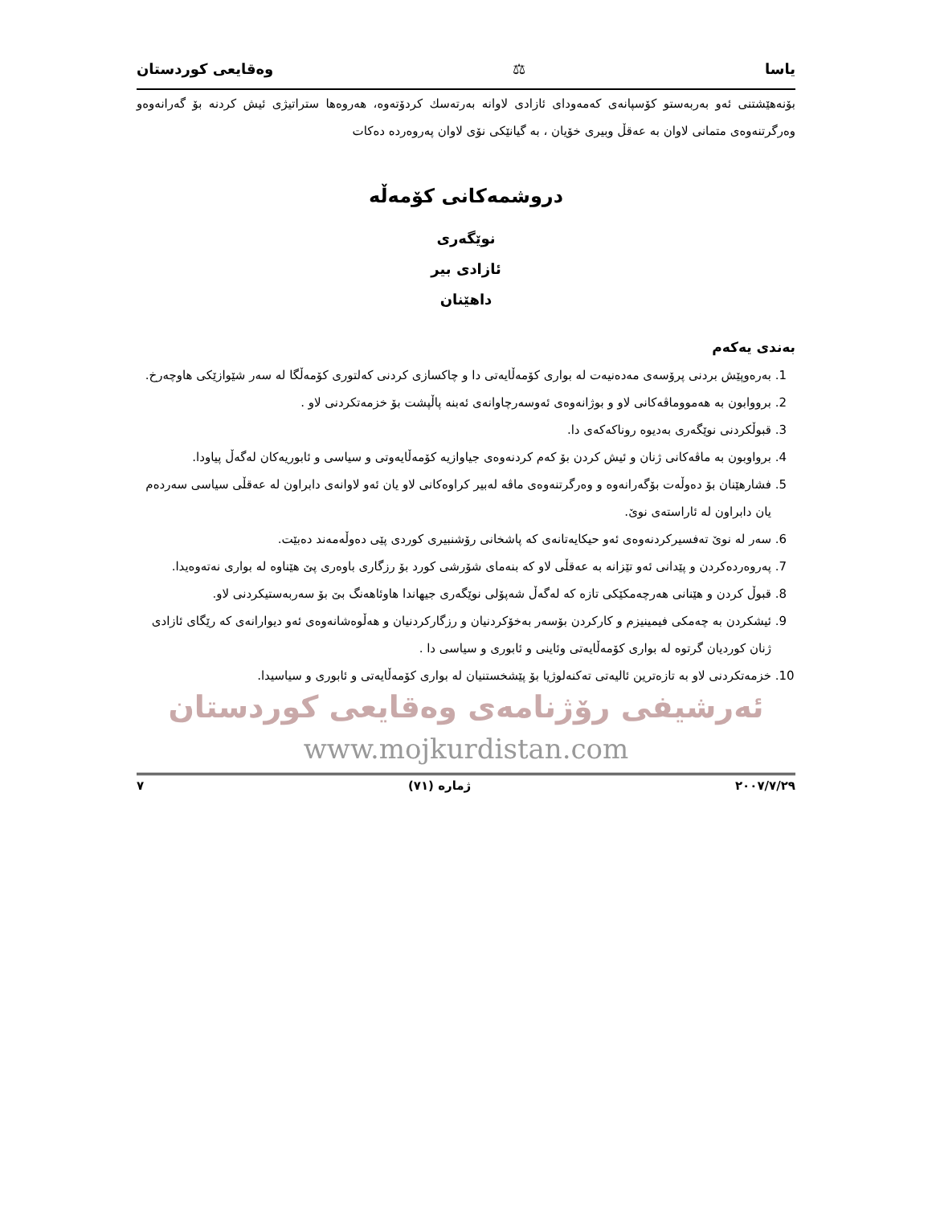یاسا ⚖ وەقایعی كوردستان
بۆنەهێشتنی ئەو بەربەستو كۆسپانەی كەمەودای ئازادی لاوانە بەرتەسك كردۆتەوە، هەروەها ستراتیژی ئیش كردنە بۆ گەرانەوەو وەرگرتنەوەی متمانی لاوان بە عەقڵ وبیری خۆیان ، بە گیانێكی نۆی لاوان پەروەردە دەكات
دروشمەكانی كۆمەڵە
نوێگەری
ئازادی بیر
داهێنان
بەندی یەكەم
1. بەرەوپێش بردنی پرۆسەی مەدەنیەت لە بواری كۆمەڵایەتی دا و چاكسازی كردنی كەلتوری كۆمەڵگا لە سەر شێوازێكی هاوچەرخ.
2. برووابون بە هەمووماڤەكانی لاو و بوژانەوەی ئەوسەرچاوانەی ئەبنە پاڵپشت بۆ خزمەتكردنی لاو .
3. قبوڵكردنی نوێگەری بەدیوە روناكەكەی دا.
4. برواوبون بە ماڤەكانی ژنان و ئیش كردن بۆ كەم كردنەوەی جیاوازیە كۆمەڵایەوتی و سیاسی و ئابوریەكان لەگەڵ پیاودا.
5. فشارهێنان بۆ دەوڵەت بۆگەرانەوە و وەرگرتنەوەی ماڤە لەبیر كراوەكانی لاو یان ئەو لاوانەی دابراون لە عەقڵی سیاسی سەردەم یان دابراون لە ئاراستەی نوێ.
6. سەر لە نوێ تەفسیركردنەوەی ئەو حیكایەتانەی كە پاشخانی رۆشنبیری كوردی پێی دەوڵەمەند دەبێت.
7. پەروەردەكردن و پێدانی ئەو تێزانە بە عەقڵی لاو كە بنەمای شۆرشی كورد بۆ رزگاری باوەری پێ هێناوە لە بواری نەتەوەیدا.
8. قبوڵ كردن و هێنانی هەرچەمكێكی تازە كە لەگەڵ شەپۆلی نوێگەری جیهاندا هاوئاهەنگ بێ بۆ سەربەستیكردنی لاو.
9. ئیشكردن بە چەمكی فیمینیزم و كاركردن بۆسەر بەخۆكردنیان و رزگاركردنیان و هەڵوەشانەوەی ئەو دیوارانەی كە رێگای ئازادی ژنان كوردیان گرتوە لە بواری كۆمەڵایەتی وئاینی و ئابوری و سیاسی دا .
10. خزمەتكردنی لاو بە تازەترین ئالیەتی تەكنەلوژیا بۆ پێشخستنیان لە بواری كۆمەڵایەتی و ئابوری و سیاسیدا.
ئەرشیفی رۆژنامەی وەقایعی كوردستان
www.mojkurdistan.com
٢٠٠٧/٧/٢٩ ژمارە (٧١) ٧